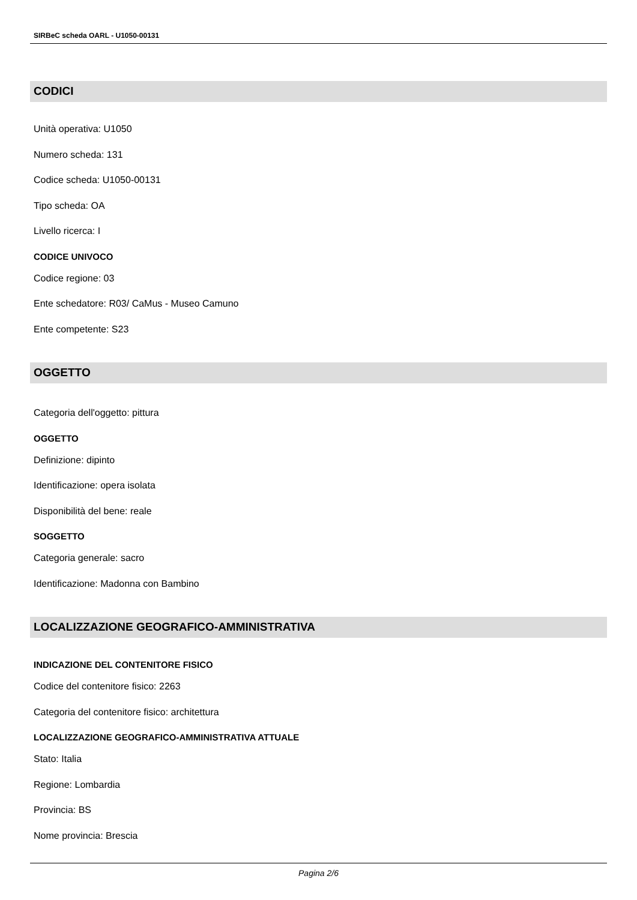SIRBeC scheda OARL - U1050-00131
CODICI
Unità operativa: U1050
Numero scheda: 131
Codice scheda: U1050-00131
Tipo scheda: OA
Livello ricerca: I
CODICE UNIVOCO
Codice regione: 03
Ente schedatore: R03/ CaMus - Museo Camuno
Ente competente: S23
OGGETTO
Categoria dell'oggetto: pittura
OGGETTO
Definizione: dipinto
Identificazione: opera isolata
Disponibilità del bene: reale
SOGGETTO
Categoria generale: sacro
Identificazione: Madonna con Bambino
LOCALIZZAZIONE GEOGRAFICO-AMMINISTRATIVA
INDICAZIONE DEL CONTENITORE FISICO
Codice del contenitore fisico: 2263
Categoria del contenitore fisico: architettura
LOCALIZZAZIONE GEOGRAFICO-AMMINISTRATIVA ATTUALE
Stato: Italia
Regione: Lombardia
Provincia: BS
Nome provincia: Brescia
Pagina 2/6